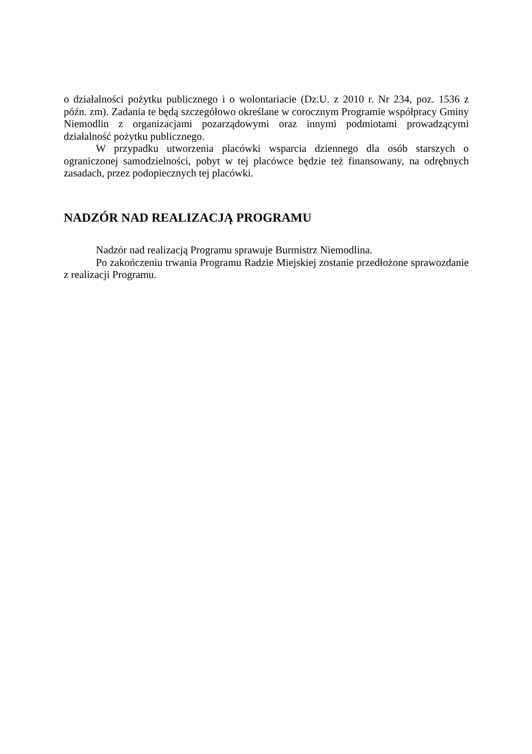o działalności pożytku publicznego i o wolontariacie (Dz.U. z 2010 r. Nr 234, poz. 1536 z późn. zm). Zadania te będą szczegółowo określane w corocznym Programie współpracy Gminy Niemodlin z organizacjami pozarządowymi oraz innymi podmiotami prowadzącymi działalność pożytku publicznego.
W przypadku utworzenia placówki wsparcia dziennego dla osób starszych o ograniczonej samodzielności, pobyt w tej placówce będzie też finansowany, na odrębnych zasadach, przez podopiecznych tej placówki.
NADZÓR NAD REALIZACJĄ PROGRAMU
Nadzór nad realizacją Programu sprawuje Burmistrz Niemodlina.
Po zakończeniu trwania Programu Radzie Miejskiej zostanie przedłożone sprawozdanie z realizacji Programu.